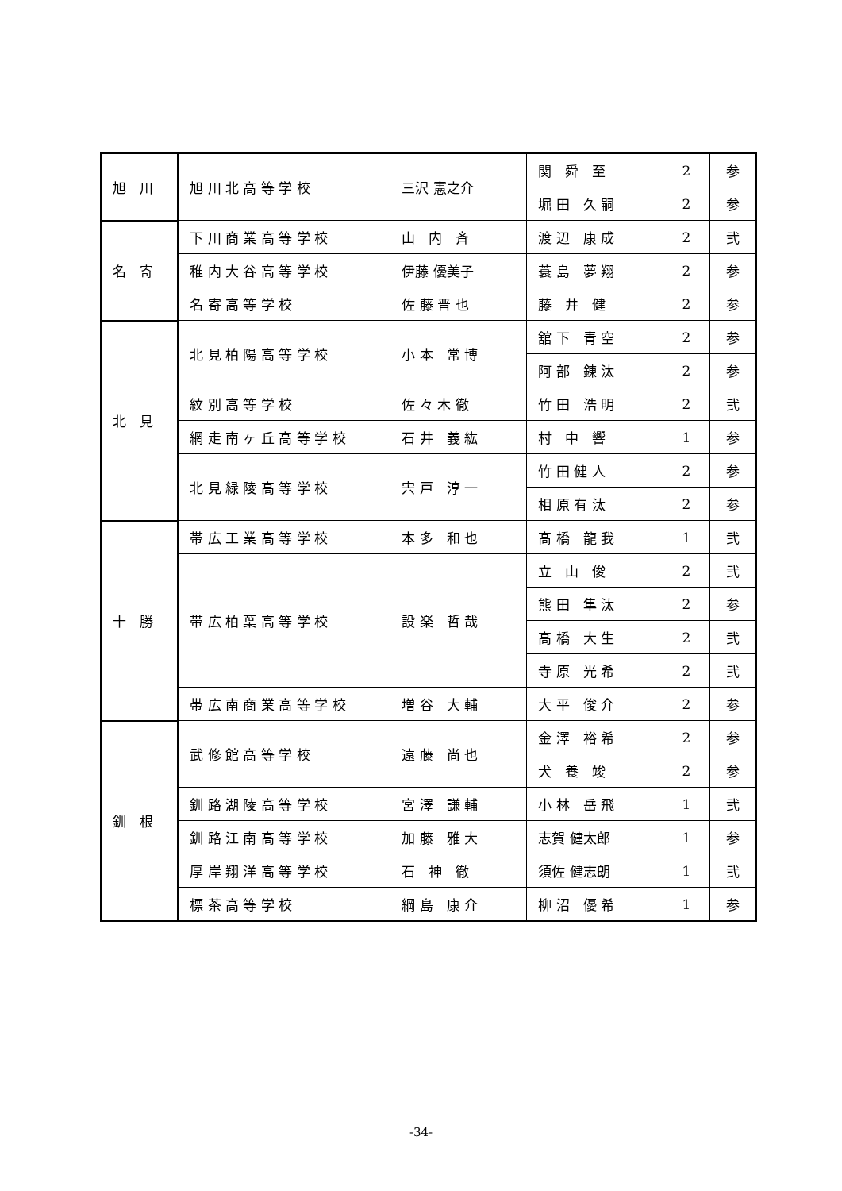| 旭 川 | 旭 川 北 高 等 学 校 | 三沢 憲之介 | 関 舜 至 | 2 | 参 |
| | | | 堀 田 久 嗣 | 2 | 参 |
| 名 寄 | 下 川 商 業 高 等 学 校 | 山 内 斉 | 渡 辺 康 成 | 2 | 弐 |
| | 稚 内 大 谷 高 等 学 校 | 伊藤 優美子 | 蓑 島 夢 翔 | 2 | 参 |
| | 名 寄 高 等 学 校 | 佐 藤 晋 也 | 藤 井 健 | 2 | 参 |
| 北 見 | 北 見 柏 陽 高 等 学 校 | 小 本 常 博 | 舘 下 青 空 | 2 | 参 |
| | | | 阿 部 錬 汰 | 2 | 参 |
| | 紋 別 高 等 学 校 | 佐 々 木 徹 | 竹 田 浩 明 | 2 | 弐 |
| | 網 走 南 ヶ 丘 高 等 学 校 | 石 井 義 紘 | 村 中 響 | 1 | 参 |
| | 北 見 緑 陵 高 等 学 校 | 宍 戸 淳 一 | 竹 田 健 人 | 2 | 参 |
| | | | 相 原 有 汰 | 2 | 参 |
| 十 勝 | 帯 広 工 業 高 等 学 校 | 本 多 和 也 | 髙 橋 龍 我 | 1 | 弐 |
| | 帯 広 柏 葉 高 等 学 校 | 設 楽 哲 哉 | 立 山 俊 | 2 | 弐 |
| | | | 熊 田 隼 汰 | 2 | 参 |
| | | | 高 橋 大 生 | 2 | 弐 |
| | | | 寺 原 光 希 | 2 | 弐 |
| | 帯 広 南 商 業 高 等 学 校 | 増 谷 大 輔 | 大 平 俊 介 | 2 | 参 |
| 釧 根 | 武 修 館 高 等 学 校 | 遠 藤 尚 也 | 金 澤 裕 希 | 2 | 参 |
| | | | 犬 養 竣 | 2 | 参 |
| | 釧 路 湖 陵 高 等 学 校 | 宮 澤 謙 輔 | 小 林 岳 飛 | 1 | 弐 |
| | 釧 路 江 南 高 等 学 校 | 加 藤 雅 大 | 志賀 健太郎 | 1 | 参 |
| | 厚 岸 翔 洋 高 等 学 校 | 石 神 徹 | 須佐 健志朗 | 1 | 弐 |
| | 標 茶 高 等 学 校 | 綱 島 康 介 | 柳 沼 優 希 | 1 | 参 |
-34-